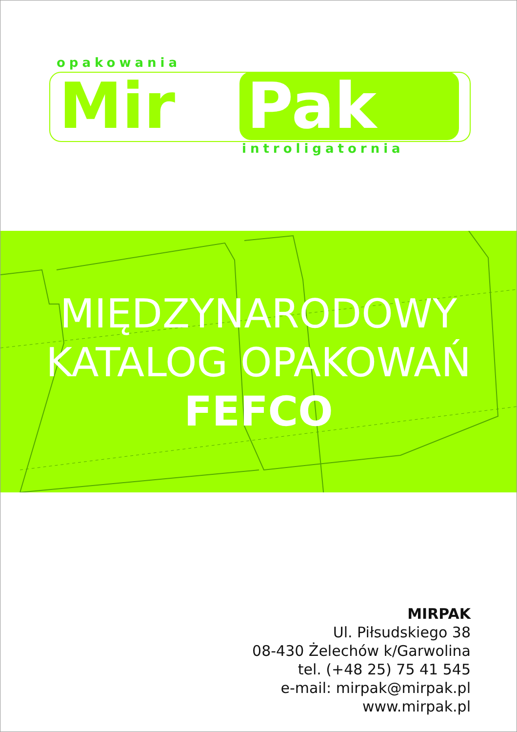opakowania
Mir Pak
introligatornia
MIĘDZYNARODOWY
KATALOG OPAKOWAŃ
FEFCO
MIRPAK
Ul. Piłsudskiego 38
08-430 Żelechów k/Garwolina
tel. (+48 25) 75 41 545
e-mail: mirpak@mirpak.pl
www.mirpak.pl